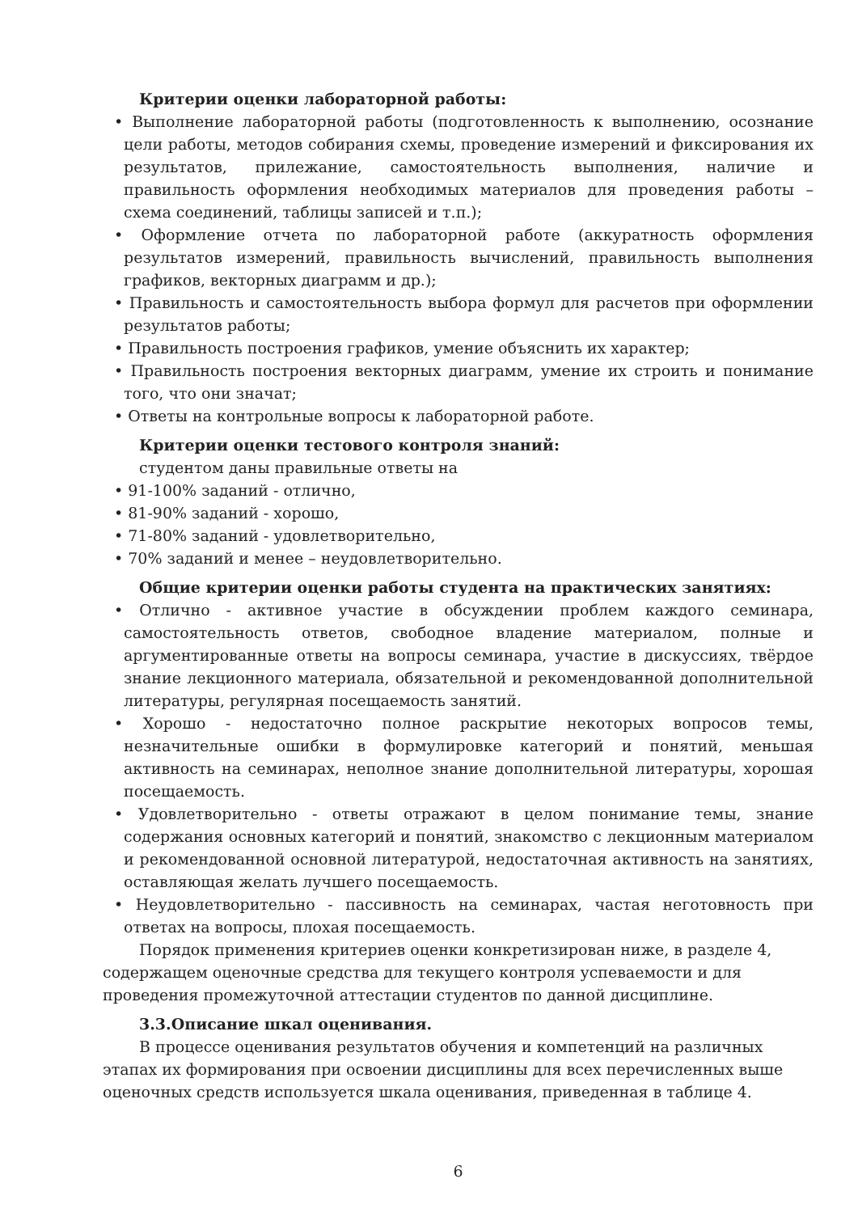Критерии оценки лабораторной работы:
• Выполнение лабораторной работы (подготовленность к выполнению, осознание цели работы, методов собирания схемы, проведение измерений и фиксирования их результатов, прилежание, самостоятельность выполнения, наличие и правильность оформления необходимых материалов для проведения работы – схема соединений, таблицы записей и т.п.);
• Оформление отчета по лабораторной работе (аккуратность оформления результатов измерений, правильность вычислений, правильность выполнения графиков, векторных диаграмм и др.);
• Правильность и самостоятельность выбора формул для расчетов при оформлении результатов работы;
• Правильность построения графиков, умение объяснить их характер;
• Правильность построения векторных диаграмм, умение их строить и понимание того, что они значат;
• Ответы на контрольные вопросы к лабораторной работе.
Критерии оценки тестового контроля знаний:
студентом даны правильные ответы на
• 91-100% заданий - отлично,
• 81-90% заданий - хорошо,
• 71-80% заданий - удовлетворительно,
• 70% заданий и менее – неудовлетворительно.
Общие критерии оценки работы студента на практических занятиях:
• Отлично - активное участие в обсуждении проблем каждого семинара, самостоятельность ответов, свободное владение материалом, полные и аргументированные ответы на вопросы семинара, участие в дискуссиях, твёрдое знание лекционного материала, обязательной и рекомендованной дополнительной литературы, регулярная посещаемость занятий.
• Хорошо - недостаточно полное раскрытие некоторых вопросов темы, незначительные ошибки в формулировке категорий и понятий, меньшая активность на семинарах, неполное знание дополнительной литературы, хорошая посещаемость.
• Удовлетворительно - ответы отражают в целом понимание темы, знание содержания основных категорий и понятий, знакомство с лекционным материалом и рекомендованной основной литературой, недостаточная активность на занятиях, оставляющая желать лучшего посещаемость.
• Неудовлетворительно - пассивность на семинарах, частая неготовность при ответах на вопросы, плохая посещаемость.
Порядок применения критериев оценки конкретизирован ниже, в разделе 4, содержащем оценочные средства для текущего контроля успеваемости и для проведения промежуточной аттестации студентов по данной дисциплине.
3.3.Описание шкал оценивания.
В процессе оценивания результатов обучения и компетенций на различных этапах их формирования при освоении дисциплины для всех перечисленных выше оценочных средств используется шкала оценивания, приведенная в таблице 4.
6